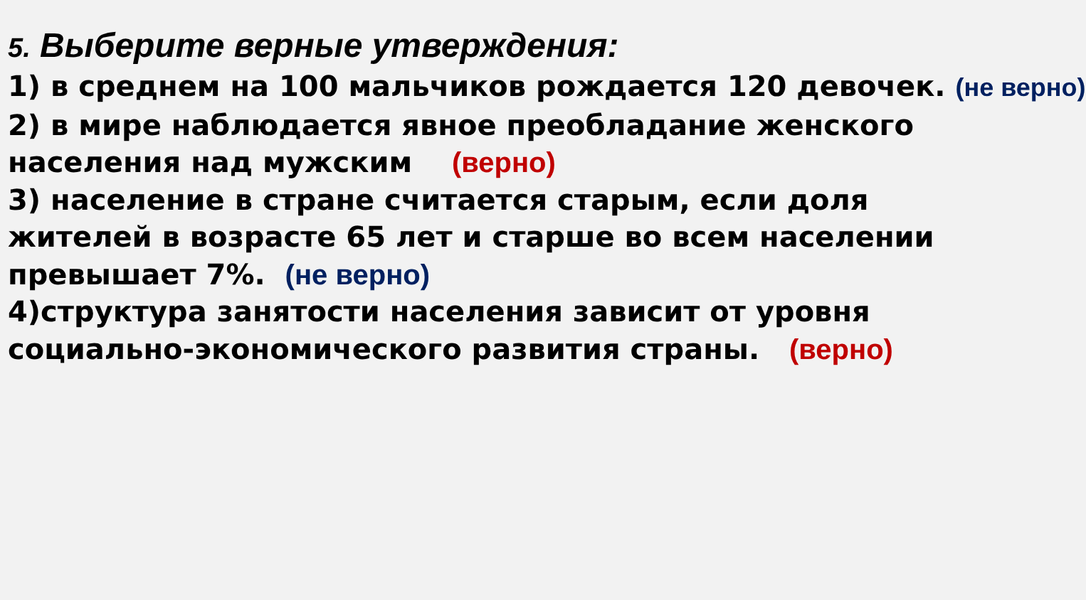5. Выберите верные утверждения:
1) в среднем на 100 мальчиков рождается 120 девочек. (не верно)
2) в мире наблюдается явное преобладание женского
населения над мужским (верно)
3) население в стране считается старым, если доля
жителей в возрасте 65 лет и старше во всем населении
превышает 7%. (не верно)
4)структура занятости населения зависит от уровня
социально-экономического развития страны. (верно)